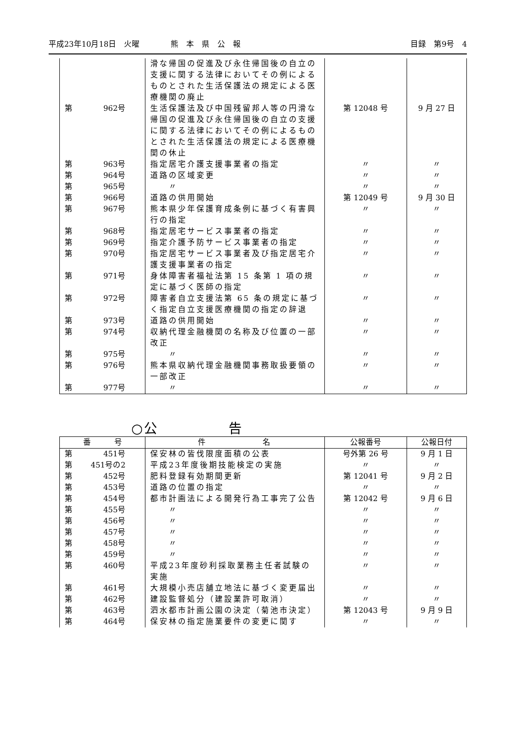平成23年10月18日　火曜　　　　熊　本　県　公　報 目録　第9号　4
| | 滑な帰国の促進及び永住帰国後の自立の支援に関する法律においてその例によるものとされた生活保護法の規定による医療機関の廃止 | | |
| 第 962号 | 生活保護法及び中国残留邦人等の円滑な帰国の促進及び永住帰国後の自立の支援に関する法律においてその例によるものとされた生活保護法の規定による医療機関の休止 | 第 12048 号 | 9 月 27 日 |
| 第 963号 | 指定居宅介護支援事業者の指定 | 〃 | 〃 |
| 第 964号 | 道路の区域変更 | 〃 | 〃 |
| 第 965号 | 〃 | 〃 | 〃 |
| 第 966号 | 道路の供用開始 | 第 12049 号 | 9 月 30 日 |
| 第 967号 | 熊本県少年保護育成条例に基づく有害興行の指定 | 〃 | 〃 |
| 第 968号 | 指定居宅サービス事業者の指定 | 〃 | 〃 |
| 第 969号 | 指定介護予防サービス事業者の指定 | 〃 | 〃 |
| 第 970号 | 指定居宅サービス事業者及び指定居宅介護支援事業者の指定 | 〃 | 〃 |
| 第 971号 | 身体障害者福祉法第 15 条第 1 項の規定に基づく医師の指定 | 〃 | 〃 |
| 第 972号 | 障害者自立支援法第 65 条の規定に基づく指定自立支援医療機関の指定の辞退 | 〃 | 〃 |
| 第 973号 | 道路の供用開始 | 〃 | 〃 |
| 第 974号 | 収納代理金融機関の名称及び位置の一部改正 | 〃 | 〃 |
| 第 975号 | 〃 | 〃 | 〃 |
| 第 976号 | 熊本県収納代理金融機関事務取扱要領の一部改正 | 〃 | 〃 |
| 第 977号 | 〃 | 〃 | 〃 |
○公　　　　　告
| 番 号 | 件 名 | 公報番号 | 公報日付 |
| --- | --- | --- | --- |
| 第 451号 | 保安林の皆伐限度面積の公表 | 号外第 26 号 | 9 月 1 日 |
| 第 451号の2 | 平成23年度後期技能検定の実施 | 〃 | 〃 |
| 第 452号 | 肥料登録有効期間更新 | 第 12041 号 | 9 月 2 日 |
| 第 453号 | 道路の位置の指定 | 〃 | 〃 |
| 第 454号 | 都市計画法による開発行為工事完了公告 | 第 12042 号 | 9 月 6 日 |
| 第 455号 | 〃 | 〃 | 〃 |
| 第 456号 | 〃 | 〃 | 〃 |
| 第 457号 | 〃 | 〃 | 〃 |
| 第 458号 | 〃 | 〃 | 〃 |
| 第 459号 | 〃 | 〃 | 〃 |
| 第 460号 | 平成23年度砂利採取業務主任者試験の実施 | 〃 | 〃 |
| 第 461号 | 大規模小売店舗立地法に基づく変更届出 | 〃 | 〃 |
| 第 462号 | 建設監督処分（建設業許可取消） | 〃 | 〃 |
| 第 463号 | 泗水都市計画公園の決定（菊池市決定） | 第 12043 号 | 9 月 9 日 |
| 第 464号 | 保安林の指定施業要件の変更に関す | 〃 | 〃 |